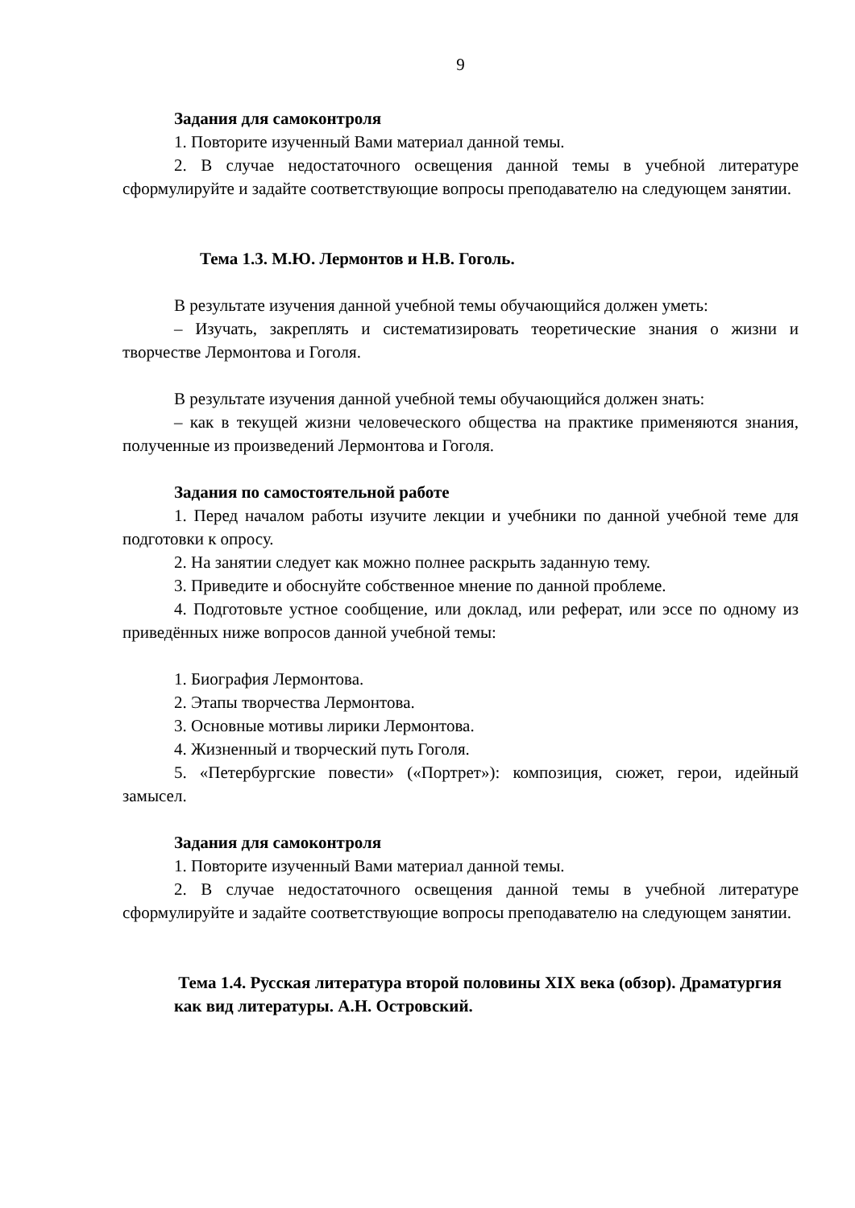9
Задания для самоконтроля
1. Повторите изученный Вами материал данной темы.
2. В случае недостаточного освещения данной темы в учебной литературе сформулируйте и задайте соответствующие вопросы преподавателю на следующем занятии.
Тема 1.3. М.Ю. Лермонтов и Н.В. Гоголь.
В результате изучения данной учебной темы обучающийся должен уметь:
– Изучать, закреплять и систематизировать теоретические знания о жизни и творчестве Лермонтова и Гоголя.
В результате изучения данной учебной темы обучающийся должен знать:
– как в текущей жизни человеческого общества на практике применяются знания, полученные из произведений Лермонтова и Гоголя.
Задания по самостоятельной работе
1. Перед началом работы изучите лекции и учебники по данной учебной теме для подготовки к опросу.
2. На занятии следует как можно полнее раскрыть заданную тему.
3. Приведите и обоснуйте собственное мнение по данной проблеме.
4. Подготовьте устное сообщение, или доклад, или реферат, или эссе по одному из приведённых ниже вопросов данной учебной темы:
1. Биография Лермонтова.
2. Этапы творчества Лермонтова.
3. Основные мотивы лирики Лермонтова.
4. Жизненный и творческий путь Гоголя.
5. «Петербургские повести» («Портрет»): композиция, сюжет, герои, идейный замысел.
Задания для самоконтроля
1. Повторите изученный Вами материал данной темы.
2. В случае недостаточного освещения данной темы в учебной литературе сформулируйте и задайте соответствующие вопросы преподавателю на следующем занятии.
Тема 1.4. Русская литература второй половины XIX века (обзор). Драматургия как вид литературы. А.Н. Островский.